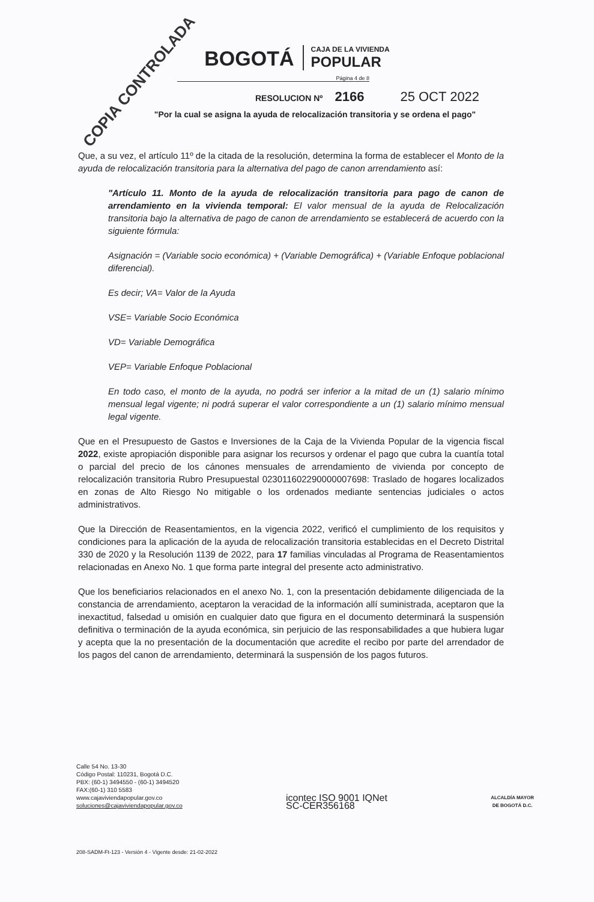COPIA CONTROLADA
BOGOTÁ
CAJA DE LA VIVIENDA
POPULAR
Página 4 de 8
RESOLUCION Nº 2166 25 OCT 2022
"Por la cual se asigna la ayuda de relocalización transitoria y se ordena el pago"
Que, a su vez, el artículo 11º de la citada de la resolución, determina la forma de establecer el Monto de la ayuda de relocalización transitoria para la alternativa del pago de canon arrendamiento así:
"Artículo 11. Monto de la ayuda de relocalización transitoria para pago de canon de arrendamiento en la vivienda temporal: El valor mensual de la ayuda de Relocalización transitoria bajo la alternativa de pago de canon de arrendamiento se establecerá de acuerdo con la siguiente fórmula:
Asignación = (Variable socio económica) + (Variable Demográfica) + (Variable Enfoque poblacional diferencial).
Es decir; VA= Valor de la Ayuda
VSE= Variable Socio Económica
VD= Variable Demográfica
VEP= Variable Enfoque Poblacional
En todo caso, el monto de la ayuda, no podrá ser inferior a la mitad de un (1) salario mínimo mensual legal vigente; ni podrá superar el valor correspondiente a un (1) salario mínimo mensual legal vigente.
Que en el Presupuesto de Gastos e Inversiones de la Caja de la Vivienda Popular de la vigencia fiscal 2022, existe apropiación disponible para asignar los recursos y ordenar el pago que cubra la cuantía total o parcial del precio de los cánones mensuales de arrendamiento de vivienda por concepto de relocalización transitoria Rubro Presupuestal 023011602290000007698: Traslado de hogares localizados en zonas de Alto Riesgo No mitigable o los ordenados mediante sentencias judiciales o actos administrativos.
Que la Dirección de Reasentamientos, en la vigencia 2022, verificó el cumplimiento de los requisitos y condiciones para la aplicación de la ayuda de relocalización transitoria establecidas en el Decreto Distrital 330 de 2020 y la Resolución 1139 de 2022, para 17 familias vinculadas al Programa de Reasentamientos relacionadas en Anexo No. 1 que forma parte integral del presente acto administrativo.
Que los beneficiarios relacionados en el anexo No. 1, con la presentación debidamente diligenciada de la constancia de arrendamiento, aceptaron la veracidad de la información allí suministrada, aceptaron que la inexactitud, falsedad u omisión en cualquier dato que figura en el documento determinará la suspensión definitiva o terminación de la ayuda económica, sin perjuicio de las responsabilidades a que hubiera lugar y acepta que la no presentación de la documentación que acredite el recibo por parte del arrendador de los pagos del canon de arrendamiento, determinará la suspensión de los pagos futuros.
Calle 54 No. 13-30
Código Postal: 110231, Bogotá D.C.
PBX: (60-1) 3494550 - (60-1) 3494520
FAX:(60-1) 310 5583
www.cajaviviendapopular.gov.co
soluciones@cajaviviendapopular.gov.co
icontec ISO 9001 IQNet
SC-CER356168
ALCALDÍA MAYOR
DE BOGOTÁ D.C.
208-SADM-Ft-123 - Versión 4 - Vigente desde: 21-02-2022